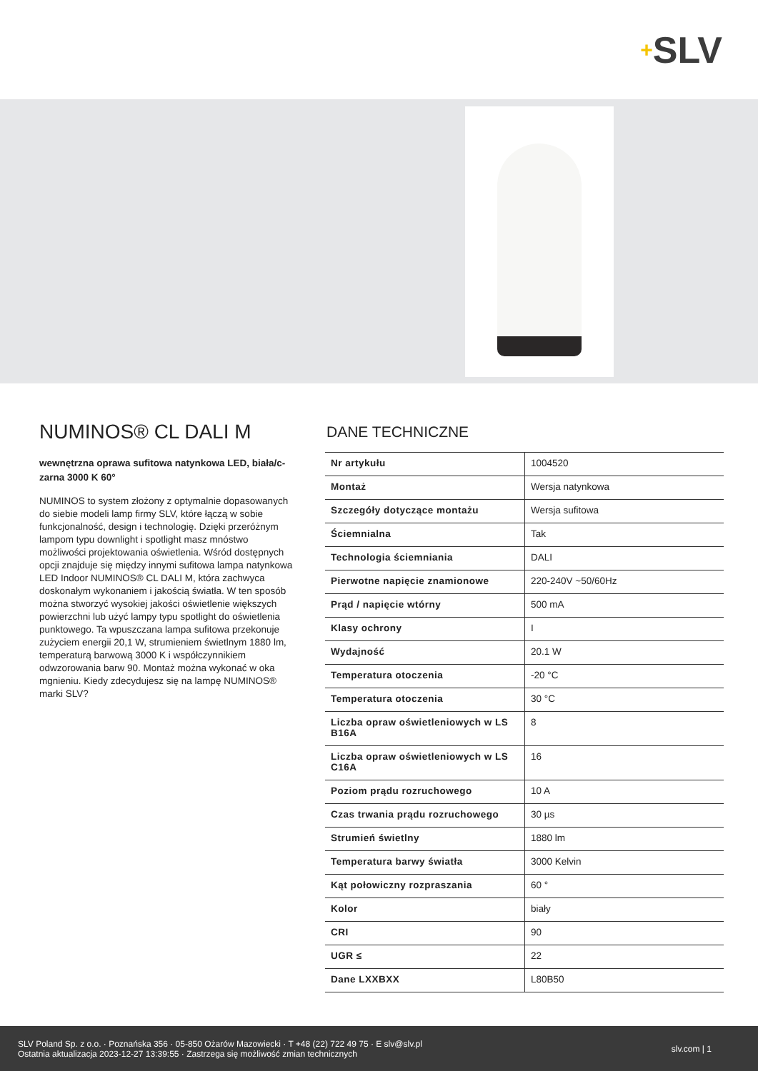+ SLV
NUMINOS® CL DALI M
wewnętrzna oprawa sufitowa natynkowa LED, biała/c-zarna 3000 K 60°
NUMINOS to system złożony z optymalnie dopasowanych do siebie modeli lamp firmy SLV, które łączą w sobie funkcjonalność, design i technologię. Dzięki przeróżnym lampom typu downlight i spotlight masz mnóstwo możliwości projektowania oświetlenia. Wśród dostępnych opcji znajduje się między innymi sufitowa lampa natynkowa LED Indoor NUMINOS® CL DALI M, która zachwyca doskonałym wykonaniem i jakością światła. W ten sposób można stworzyć wysokiej jakości oświetlenie większych powierzchni lub użyć lampy typu spotlight do oświetlenia punktowego. Ta wpuszczana lampa sufitowa przekonuje zużyciem energii 20,1 W, strumieniem świetlnym 1880 lm, temperaturą barwową 3000 K i współczynnikiem odwzorowania barw 90. Montaż można wykonać w oka mgnieniu. Kiedy zdecydujesz się na lampę NUMINOS® marki SLV?
DANE TECHNICZNE
| Nr artykułu | 1004520 |
| Montaż | Wersja natynkowa |
| Szczegóły dotyczące montażu | Wersja sufitowa |
| Ściemnialna | Tak |
| Technologia ściemniania | DALI |
| Pierwotne napięcie znamionowe | 220-240V ~50/60Hz |
| Prąd / napięcie wtórny | 500 mA |
| Klasy ochrony | I |
| Wydajność | 20.1 W |
| Temperatura otoczenia | -20 °C |
| Temperatura otoczenia | 30 °C |
| Liczba opraw oświetleniowych w LS B16A | 8 |
| Liczba opraw oświetleniowych w LS C16A | 16 |
| Poziom prądu rozruchowego | 10 A |
| Czas trwania prądu rozruchowego | 30 µs |
| Strumień świetlny | 1880 lm |
| Temperatura barwy światła | 3000 Kelvin |
| Kąt połowiczny rozpraszania | 60 ° |
| Kolor | biały |
| CRI | 90 |
| UGR ≤ | 22 |
| Dane LXXBXX | L80B50 |
SLV Poland Sp. z o.o. · Poznańska 356 · 05-850 Ożarów Mazowiecki · T +48 (22) 722 49 75 · E slv@slv.pl
Ostatnia aktualizacja 2023-12-27 13:39:55 · Zastrzega się możliwość zmian technicznych
slv.com | 1